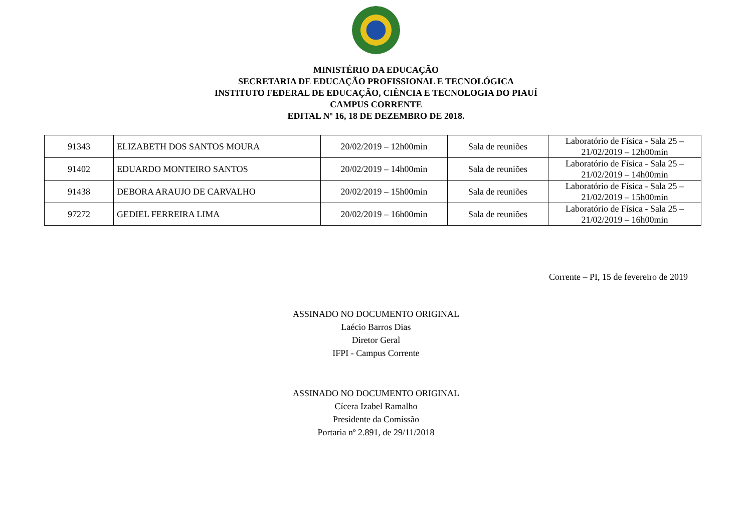MINISTÉRIO DA EDUCAÇÃO
SECRETARIA DE EDUCAÇÃO PROFISSIONAL E TECNOLÓGICA
INSTITUTO FEDERAL DE EDUCAÇÃO, CIÊNCIA E TECNOLOGIA DO PIAUÍ
CAMPUS CORRENTE
EDITAL Nº 16, 18 DE DEZEMBRO DE 2018.
| 91343 | ELIZABETH DOS SANTOS MOURA | 20/02/2019 – 12h00min | Sala de reuniões | Laboratório de Física - Sala 25 – 21/02/2019 – 12h00min |
| 91402 | EDUARDO MONTEIRO SANTOS | 20/02/2019 – 14h00min | Sala de reuniões | Laboratório de Física - Sala 25 – 21/02/2019 – 14h00min |
| 91438 | DEBORA ARAUJO DE CARVALHO | 20/02/2019 – 15h00min | Sala de reuniões | Laboratório de Física - Sala 25 – 21/02/2019 – 15h00min |
| 97272 | GEDIEL FERREIRA LIMA | 20/02/2019 – 16h00min | Sala de reuniões | Laboratório de Física - Sala 25 – 21/02/2019 – 16h00min |
Corrente – PI, 15 de fevereiro de 2019
ASSINADO NO DOCUMENTO ORIGINAL
Laécio Barros Dias
Diretor Geral
IFPI - Campus Corrente
ASSINADO NO DOCUMENTO ORIGINAL
Cícera Izabel Ramalho
Presidente da Comissão
Portaria nº 2.891, de 29/11/2018